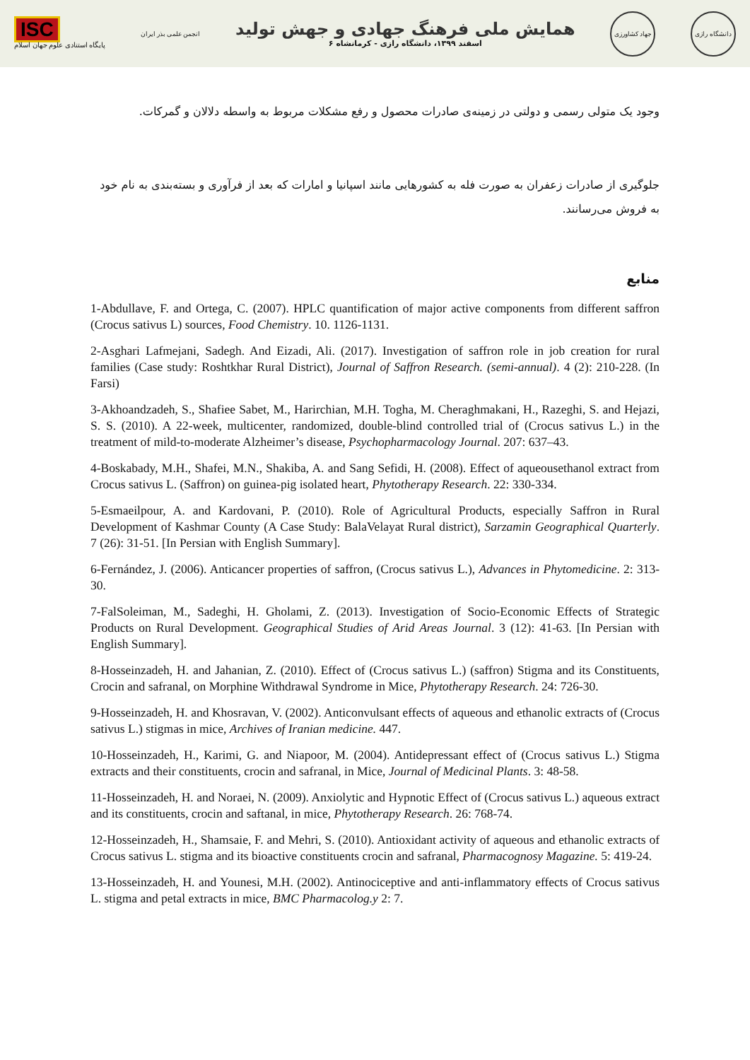ISC
پایگاه استنادی علوم جهان اسلام
انجمن علمی بذر ایران
همایش ملی فرهنگ جهادی و جهش تولید
۶ اسفند ۱۳۹۹، دانشگاه رازی - کرمانشاه
جهاد کشاورزی
دانشگاه رازی
وجود یک متولی رسمی و دولتی در زمینه‌ی صادرات محصول و رفع مشکلات مربوط به واسطه دلالان و گمرکات.
جلوگیری از صادرات زعفران به صورت فله به کشورهایی مانند اسپانیا و امارات که بعد از فرآوری و بسته‌بندی به نام خود به فروش می‌رسانند.
منابع
1-Abdullave, F. and Ortega, C. (2007). HPLC quantification of major active components from different saffron (Crocus sativus L) sources, Food Chemistry. 10. 1126-1131.
2-Asghari Lafmejani, Sadegh. And Eizadi, Ali. (2017). Investigation of saffron role in job creation for rural families (Case study: Roshtkhar Rural District), Journal of Saffron Research. (semi-annual). 4 (2): 210-228. (In Farsi)
3-Akhoandzadeh, S., Shafiee Sabet, M., Harirchian, M.H. Togha, M. Cheraghmakani, H., Razeghi, S. and Hejazi, S. S. (2010). A 22-week, multicenter, randomized, double-blind controlled trial of (Crocus sativus L.) in the treatment of mild-to-moderate Alzheimer’s disease, Psychopharmacology Journal. 207: 637–43.
4-Boskabady, M.H., Shafei, M.N., Shakiba, A. and Sang Sefidi, H. (2008). Effect of aqueousethanol extract from Crocus sativus L. (Saffron) on guinea-pig isolated heart, Phytotherapy Research. 22: 330-334.
5-Esmaeilpour, A. and Kardovani, P. (2010). Role of Agricultural Products, especially Saffron in Rural Development of Kashmar County (A Case Study: BalaVelayat Rural district), Sarzamin Geographical Quarterly. 7 (26): 31-51. [In Persian with English Summary].
6-Fernández, J. (2006). Anticancer properties of saffron, (Crocus sativus L.), Advances in Phytomedicine. 2: 313-30.
7-FalSoleiman, M., Sadeghi, H. Gholami, Z. (2013). Investigation of Socio-Economic Effects of Strategic Products on Rural Development. Geographical Studies of Arid Areas Journal. 3 (12): 41-63. [In Persian with English Summary].
8-Hosseinzadeh, H. and Jahanian, Z. (2010). Effect of (Crocus sativus L.) (saffron) Stigma and its Constituents, Crocin and safranal, on Morphine Withdrawal Syndrome in Mice, Phytotherapy Research. 24: 726-30.
9-Hosseinzadeh, H. and Khosravan, V. (2002). Anticonvulsant effects of aqueous and ethanolic extracts of (Crocus sativus L.) stigmas in mice, Archives of Iranian medicine. 447.
10-Hosseinzadeh, H., Karimi, G. and Niapoor, M. (2004). Antidepressant effect of (Crocus sativus L.) Stigma extracts and their constituents, crocin and safranal, in Mice, Journal of Medicinal Plants. 3: 48-58.
11-Hosseinzadeh, H. and Noraei, N. (2009). Anxiolytic and Hypnotic Effect of (Crocus sativus L.) aqueous extract and its constituents, crocin and saftanal, in mice, Phytotherapy Research. 26: 768-74.
12-Hosseinzadeh, H., Shamsaie, F. and Mehri, S. (2010). Antioxidant activity of aqueous and ethanolic extracts of Crocus sativus L. stigma and its bioactive constituents crocin and safranal, Pharmacognosy Magazine. 5: 419-24.
13-Hosseinzadeh, H. and Younesi, M.H. (2002). Antinociceptive and anti-inflammatory effects of Crocus sativus L. stigma and petal extracts in mice, BMC Pharmacolog.y 2: 7.